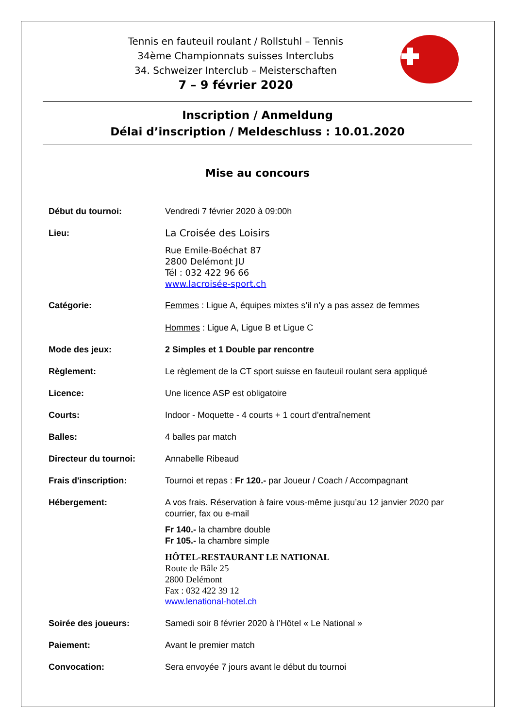Tennis en fauteuil roulant / Rollstuhl – Tennis
34ème Championnats suisses Interclubs
34. Schweizer Interclub – Meisterschaften
7 – 9 février 2020
Inscription / Anmeldung
Délai d’inscription / Meldeschluss : 10.01.2020
Mise au concours
Début du tournoi: Vendredi 7 février 2020 à 09:00h
Lieu: La Croisée des Loisirs
Rue Emile-Boéchat 87
2800 Delémont JU
Tél : 032 422 96 66
www.lacroisée-sport.ch
Catégorie: Femmes : Ligue A, équipes mixtes s’il n’y a pas assez de femmes
Hommes : Ligue A, Ligue B et Ligue C
Mode des jeux: 2 Simples et 1 Double par rencontre
Règlement: Le règlement de la CT sport suisse en fauteuil roulant sera appliqué
Licence: Une licence ASP est obligatoire
Courts: Indoor - Moquette - 4 courts + 1 court d’entraînement
Balles: 4 balles par match
Directeur du tournoi: Annabelle Ribeaud
Frais d'inscription: Tournoi et repas : Fr 120.- par Joueur / Coach / Accompagnant
Hébergement: A vos frais. Réservation à faire vous-même jusqu’au 12 janvier 2020 par courrier, fax ou e-mail
Fr 140.- la chambre double
Fr 105.- la chambre simple
HÔTEL-RESTAURANT LE NATIONAL
Route de Bâle 25
2800 Delémont
Fax : 032 422 39 12
www.lenational-hotel.ch
Soirée des joueurs: Samedi soir 8 février 2020 à l’Hôtel « Le National »
Paiement: Avant le premier match
Convocation: Sera envoyée 7 jours avant le début du tournoi